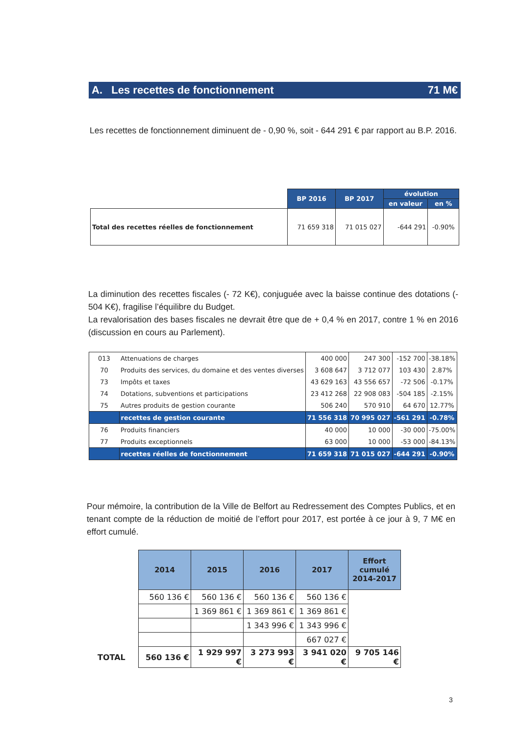A. Les recettes de fonctionnement 71 M€
Les recettes de fonctionnement diminuent de - 0,90 %, soit - 644 291 € par rapport au B.P. 2016.
| | BP 2016 | BP 2017 | évolution | |
| | | | en valeur | en % |
| Total des recettes réelles de fonctionnement | 71 659 318 | 71 015 027 | -644 291 | -0.90% |
La diminution des recettes fiscales (- 72 K€), conjuguée avec la baisse continue des dotations (- 504 K€), fragilise l’équilibre du Budget.
La revalorisation des bases fiscales ne devrait être que de + 0,4 % en 2017, contre 1 % en 2016 (discussion en cours au Parlement).
| 013 | Attenuations de charges | 400 000 | 247 300 | -152 700 | -38.18% |
| 70 | Produits des services, du domaine et des ventes diverses | 3 608 647 | 3 712 077 | 103 430 | 2.87% |
| 73 | Impôts et taxes | 43 629 163 | 43 556 657 | -72 506 | -0.17% |
| 74 | Dotations, subventions et participations | 23 412 268 | 22 908 083 | -504 185 | -2.15% |
| 75 | Autres produits de gestion courante | 506 240 | 570 910 | 64 670 | 12.77% |
| | recettes de gestion courante | 71 556 318 | 70 995 027 | -561 291 | -0.78% |
| 76 | Produits financiers | 40 000 | 10 000 | -30 000 | -75.00% |
| 77 | Produits exceptionnels | 63 000 | 10 000 | -53 000 | -84.13% |
| | recettes réelles de fonctionnement | 71 659 318 | 71 015 027 | -644 291 | -0.90% |
Pour mémoire, la contribution de la Ville de Belfort au Redressement des Comptes Publics, et en tenant compte de la réduction de moitié de l’effort pour 2017, est portée à ce jour à 9, 7 M€ en effort cumulé.
| | 2014 | 2015 | 2016 | 2017 | Effort cumulé 2014-2017 |
| | 560 136 € | 560 136 € | 560 136 € | 560 136 € | |
| | | 1 369 861 € | 1 369 861 € | 1 369 861 € | |
| | | | 1 343 996 € | 1 343 996 € | |
| | | | | 667 027 € | |
| TOTAL | 560 136 € | 1 929 997 € | 3 273 993 € | 3 941 020 € | 9 705 146 € |
3